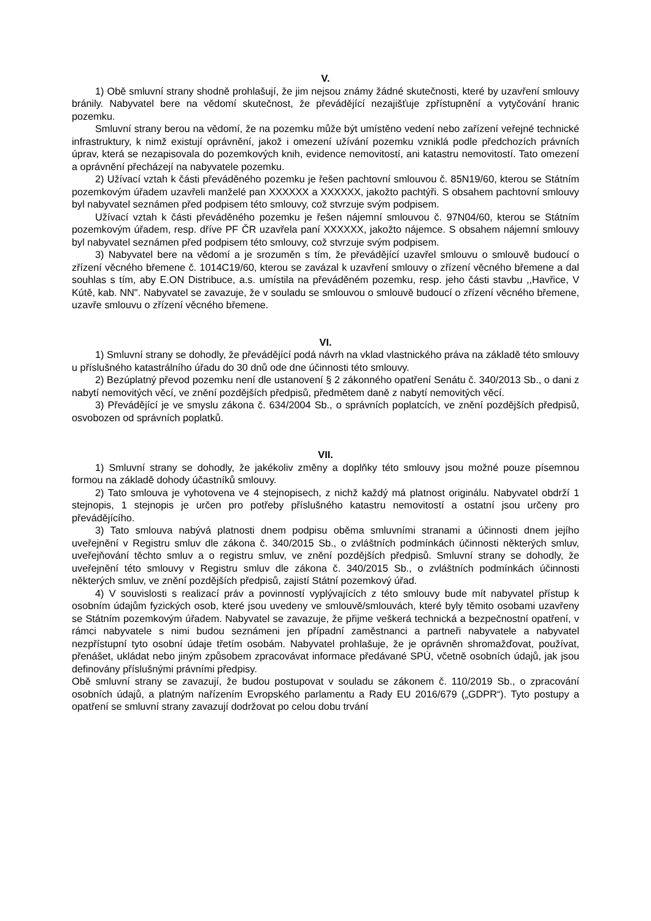V.
1) Obě smluvní strany shodně prohlašují, že jim nejsou známy žádné skutečnosti, které by uzavření smlouvy bránily. Nabyvatel bere na vědomí skutečnost, že převádějící nezajišťuje zpřístupnění a vytyčování hranic pozemku.
Smluvní strany berou na vědomí, že na pozemku může být umístěno vedení nebo zařízení veřejné technické infrastruktury, k nimž existují oprávnění, jakož i omezení užívání pozemku vzniklá podle předchozích právních úprav, která se nezapisovala do pozemkových knih, evidence nemovitostí, ani katastru nemovitostí. Tato omezení a oprávnění přecházejí na nabyvatele pozemku.
2) Užívací vztah k části převáděného pozemku je řešen pachtovní smlouvou č. 85N19/60, kterou se Státním pozemkovým úřadem uzavřeli manželé pan XXXXXX a XXXXXX, jakožto pachtýři. S obsahem pachtovní smlouvy byl nabyvatel seznámen před podpisem této smlouvy, což stvrzuje svým podpisem.
Užívací vztah k části převáděného pozemku je řešen nájemní smlouvou č. 97N04/60, kterou se Státním pozemkovým úřadem, resp. dříve PF ČR uzavřela paní XXXXXX, jakožto nájemce. S obsahem nájemní smlouvy byl nabyvatel seznámen před podpisem této smlouvy, což stvrzuje svým podpisem.
3) Nabyvatel bere na vědomí a je srozuměn s tím, že převádějící uzavřel smlouvu o smlouvě budoucí o zřízení věcného břemene č. 1014C19/60, kterou se zavázal k uzavření smlouvy o zřízení věcného břemene a dal souhlas s tím, aby E.ON Distribuce, a.s. umístila na převáděném pozemku, resp. jeho části stavbu ,,Havřice, V Kútě, kab. NN". Nabyvatel se zavazuje, že v souladu se smlouvou o smlouvě budoucí o zřízení věcného břemene, uzavře smlouvu o zřízení věcného břemene.
VI.
1) Smluvní strany se dohodly, že převádějící podá návrh na vklad vlastnického práva na základě této smlouvy u příslušného katastrálního úřadu do 30 dnů ode dne účinnosti této smlouvy.
2) Bezúplatný převod pozemku není dle ustanovení § 2 zákonného opatření Senátu č. 340/2013 Sb., o dani z nabytí nemovitých věcí, ve znění pozdějších předpisů, předmětem daně z nabytí nemovitých věcí.
3) Převádějící je ve smyslu zákona č. 634/2004 Sb., o správních poplatcích, ve znění pozdějších předpisů, osvobozen od správních poplatků.
VII.
1) Smluvní strany se dohodly, že jakékoliv změny a doplňky této smlouvy jsou možné pouze písemnou formou na základě dohody účastníků smlouvy.
2) Tato smlouva je vyhotovena ve 4 stejnopisech, z nichž každý má platnost originálu. Nabyvatel obdrží 1 stejnopis, 1 stejnopis je určen pro potřeby příslušného katastru nemovitostí a ostatní jsou určeny pro převádějícího.
3) Tato smlouva nabývá platnosti dnem podpisu oběma smluvními stranami a účinnosti dnem jejího uveřejnění v Registru smluv dle zákona č. 340/2015 Sb., o zvláštních podmínkách účinnosti některých smluv, uveřejňování těchto smluv a o registru smluv, ve znění pozdějších předpisů. Smluvní strany se dohodly, že uveřejnění této smlouvy v Registru smluv dle zákona č. 340/2015 Sb., o zvláštních podmínkách účinnosti některých smluv, ve znění pozdějších předpisů, zajistí Státní pozemkový úřad.
4) V souvislosti s realizací práv a povinností vyplývajících z této smlouvy bude mít nabyvatel přístup k osobním údajům fyzických osob, které jsou uvedeny ve smlouvě/smlouvách, které byly těmito osobami uzavřeny se Státním pozemkovým úřadem. Nabyvatel se zavazuje, že přijme veškerá technická a bezpečnostní opatření, v rámci nabyvatele s nimi budou seznámeni jen případní zaměstnanci a partneři nabyvatele a nabyvatel nezpřístupní tyto osobní údaje třetím osobám. Nabyvatel prohlašuje, že je oprávněn shromažďovat, používat, přenášet, ukládat nebo jiným způsobem zpracovávat informace předávané SPÚ, včetně osobních údajů, jak jsou definovány příslušnými právními předpisy.
Obě smluvní strany se zavazují, že budou postupovat v souladu se zákonem č. 110/2019 Sb., o zpracování osobních údajů, a platným nařízením Evropského parlamentu a Rady EU 2016/679 („GDPR“). Tyto postupy a opatření se smluvní strany zavazují dodržovat po celou dobu trvání